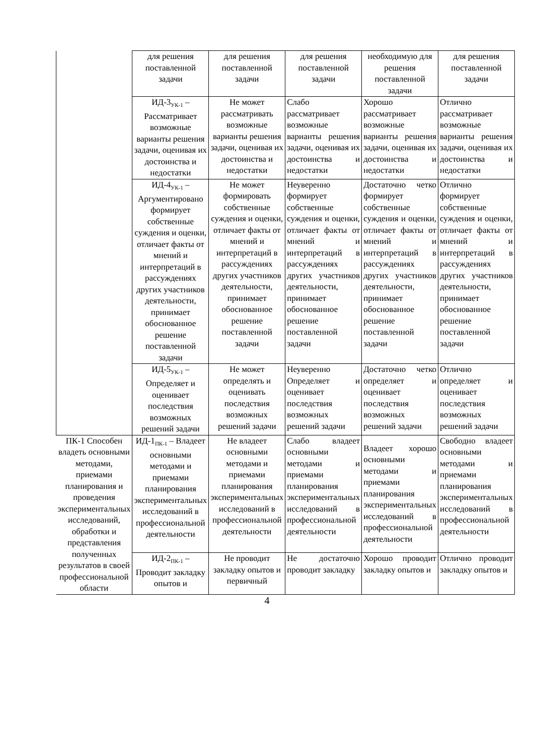| | для решения поставленной задачи | для решения поставленной задачи | для решения поставленной задачи | необходимую для решения поставленной задачи | для решения поставленной задачи |
| | ИД-3<sub>УК-1</sub> – Рассматривает возможные варианты решения задачи, оценивая их достоинства и недостатки | Не может рассматривать возможные варианты решения задачи, оценивая их достоинства и недостатки | Слабо рассматривает возможные варианты решения задачи, оценивая их достоинства и недостатки | Хорошо рассматривает возможные варианты решения задачи, оценивая их достоинства и недостатки | Отлично рассматривает возможные варианты решения задачи, оценивая их достоинства и недостатки |
| | ИД-4<sub>УК-1</sub> – Аргументировано формирует собственные суждения и оценки, отличает факты от мнений и интерпретаций в рассуждениях других участников деятельности, принимает обоснованное решение поставленной задачи | Не может формировать собственные суждения и оценки, отличает факты от мнений и интерпретаций в рассуждениях других участников деятельности, принимает обоснованное решение поставленной задачи | Неуверенно формирует собственные суждения и оценки, отличает факты от мнений и интерпретаций в рассуждениях других участников деятельности, принимает обоснованное решение поставленной задачи | Достаточно четко формирует собственные суждения и оценки, отличает факты от мнений и интерпретаций в рассуждениях других участников деятельности, принимает обоснованное решение поставленной задачи | Отлично формирует собственные суждения и оценки, отличает факты от мнений и интерпретаций в рассуждениях других участников деятельности, принимает обоснованное решение поставленной задачи |
| | ИД-5<sub>УК-1</sub> – Определяет и оценивает последствия возможных решений задачи | Не может определять и оценивать последствия возможных решений задачи | Неуверенно Определяет и оценивает последствия возможных решений задачи | Достаточно четко определяет и оценивает последствия возможных решений задачи | Отлично определяет и оценивает последствия возможных решений задачи |
| ПК-1 Способен владеть основными методами, приемами планирования и проведения экспериментальных исследований, обработки и представления полученных результатов в своей профессиональной области | ИД-1<sub>ПК-1</sub> – Владеет основными методами и приемами планирования экспериментальных исследований в профессиональной деятельности | Не владеет основными методами и приемами планирования экспериментальных исследований в профессиональной деятельности | Слабо владеет основными методами и приемами планирования экспериментальных исследований в профессиональной деятельности | Владеет хорошо основными методами и приемами планирования экспериментальных исследований в профессиональной деятельности | Свободно владеет основными методами и приемами планирования экспериментальных исследований в профессиональной деятельности |
| | ИД-2<sub>ПК-1</sub> – Проводит закладку опытов и | Не проводит закладку опытов и первичный | Не достаточно проводит закладку | Хорошо проводит закладку опытов и | Отлично проводит закладку опытов и |
4